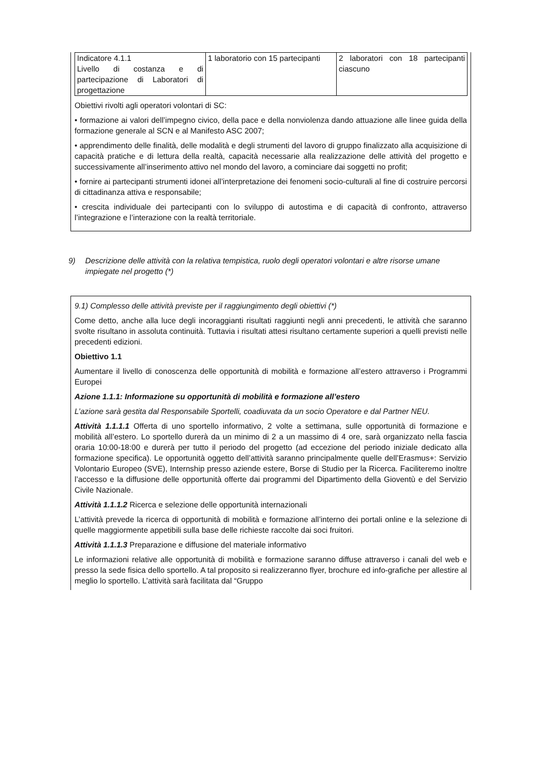| Indicatore 4.1.1 Livello di costanza e di partecipazione di Laboratori di progettazione | 1 laboratorio con 15 partecipanti | 2 laboratori con 18 partecipanti ciascuno |
Obiettivi rivolti agli operatori volontari di SC:
• formazione ai valori dell’impegno civico, della pace e della nonviolenza dando attuazione alle linee guida della formazione generale al SCN e al Manifesto ASC 2007;
• apprendimento delle finalità, delle modalità e degli strumenti del lavoro di gruppo finalizzato alla acquisizione di capacità pratiche e di lettura della realtà, capacità necessarie alla realizzazione delle attività del progetto e successivamente all’inserimento attivo nel mondo del lavoro, a cominciare dai soggetti no profit;
• fornire ai partecipanti strumenti idonei all’interpretazione dei fenomeni socio-culturali al fine di costruire percorsi di cittadinanza attiva e responsabile;
• crescita individuale dei partecipanti con lo sviluppo di autostima e di capacità di confronto, attraverso l’integrazione e l’interazione con la realtà territoriale.
9) Descrizione delle attività con la relativa tempistica, ruolo degli operatori volontari e altre risorse umane impiegate nel progetto (*)
9.1) Complesso delle attività previste per il raggiungimento degli obiettivi (*)
Come detto, anche alla luce degli incoraggianti risultati raggiunti negli anni precedenti, le attività che saranno svolte risultano in assoluta continuità. Tuttavia i risultati attesi risultano certamente superiori a quelli previsti nelle precedenti edizioni.
Obiettivo 1.1
Aumentare il livello di conoscenza delle opportunità di mobilità e formazione all’estero attraverso i Programmi Europei
Azione 1.1.1: Informazione su opportunità di mobilità e formazione all’estero
L’azione sarà gestita dal Responsabile Sportelli, coadiuvata da un socio Operatore e dal Partner NEU.
Attività 1.1.1.1 Offerta di uno sportello informativo, 2 volte a settimana, sulle opportunità di formazione e mobilità all’estero. Lo sportello durerà da un minimo di 2 a un massimo di 4 ore, sarà organizzato nella fascia oraria 10:00-18:00 e durerà per tutto il periodo del progetto (ad eccezione del periodo iniziale dedicato alla formazione specifica). Le opportunità oggetto dell’attività saranno principalmente quelle dell’Erasmus+: Servizio Volontario Europeo (SVE), Internship presso aziende estere, Borse di Studio per la Ricerca. Faciliteremo inoltre l’accesso e la diffusione delle opportunità offerte dai programmi del Dipartimento della Gioventù e del Servizio Civile Nazionale.
Attività 1.1.1.2 Ricerca e selezione delle opportunità internazionali
L’attività prevede la ricerca di opportunità di mobilità e formazione all’interno dei portali online e la selezione di quelle maggiormente appetibili sulla base delle richieste raccolte dai soci fruitori.
Attività 1.1.1.3 Preparazione e diffusione del materiale informativo
Le informazioni relative alle opportunità di mobilità e formazione saranno diffuse attraverso i canali del web e presso la sede fisica dello sportello. A tal proposito si realizzeranno flyer, brochure ed info-grafiche per allestire al meglio lo sportello. L’attività sarà facilitata dal “Gruppo